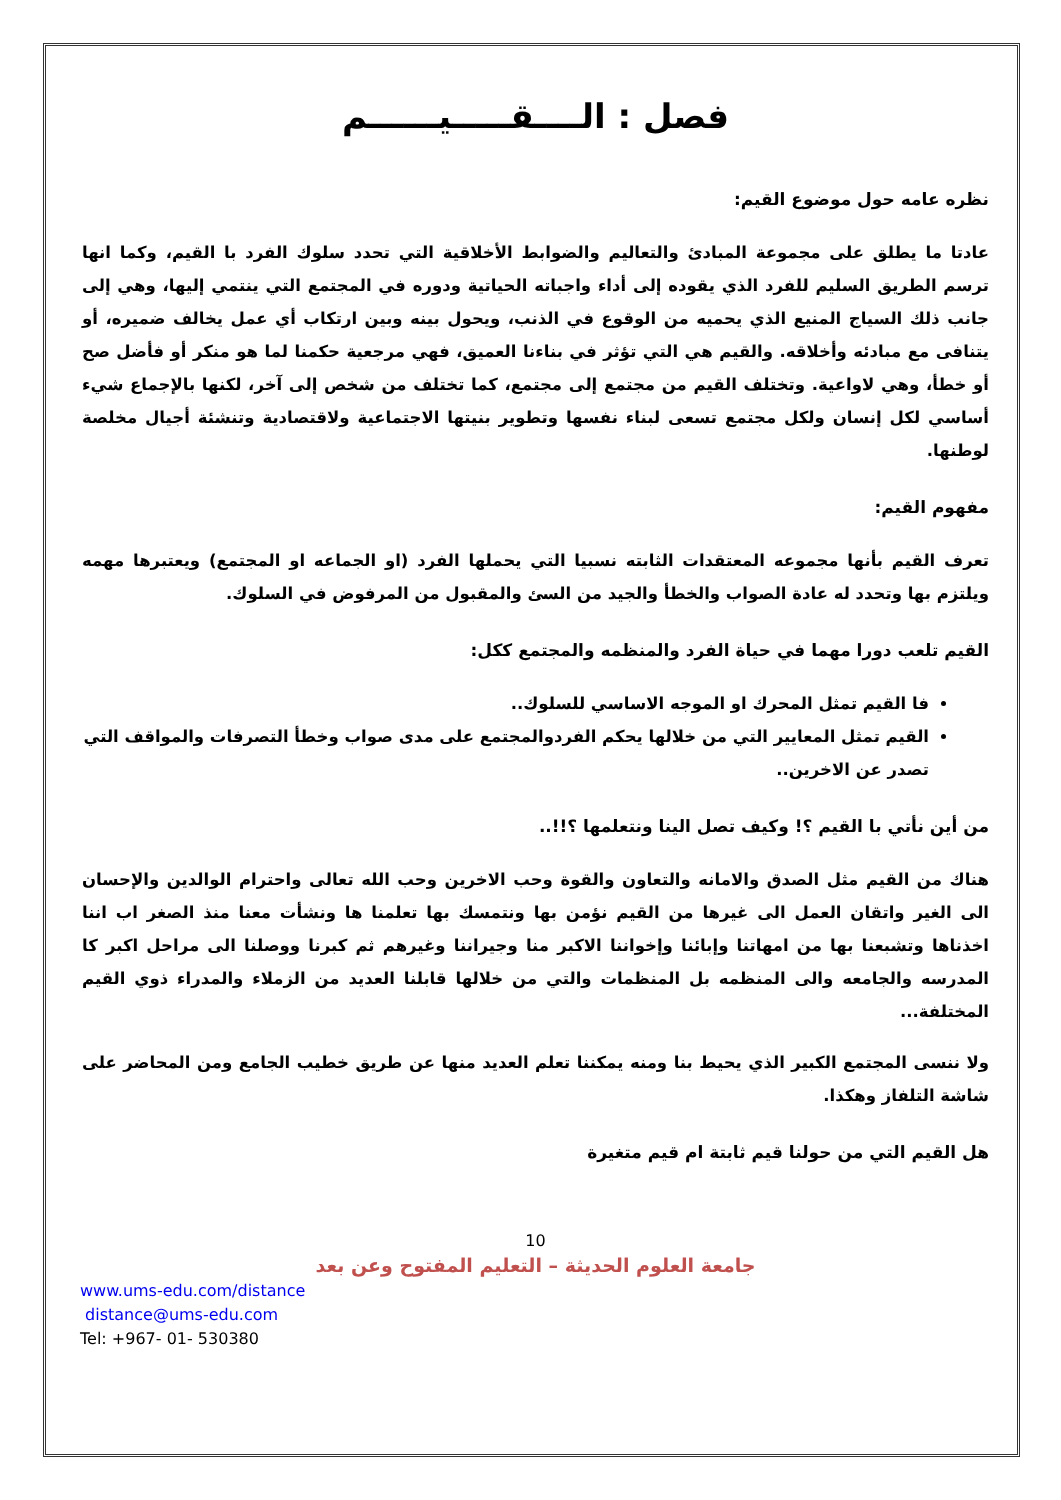فصل : الــــقـــــيــــــم
نظره عامه حول موضوع القيم:
عادتا ما يطلق على مجموعة المبادئ والتعاليم والضوابط الأخلاقية التي تحدد سلوك الفرد با القيم، وكما انها ترسم الطريق السليم للفرد الذي يقوده إلى أداء واجباته الحياتية ودوره في المجتمع التي ينتمي إليها، وهي إلى جانب ذلك السياج المنيع الذي يحميه من الوقوع في الذنب، ويحول بينه وبين ارتكاب أي عمل يخالف ضميره، أو يتنافى مع مبادئه وأخلاقه. والقيم هي التي تؤثر في بناءنا العميق، فهي مرجعية حكمنا لما هو منكر أو فأضل صح أو خطأ، وهي لاواعية. وتختلف القيم من مجتمع إلى مجتمع، كما تختلف من شخص إلى آخر، لكنها بالإجماع شيء أساسي لكل إنسان ولكل مجتمع تسعى لبناء نفسها وتطوير بنيتها الاجتماعية ولاقتصادية وتنشئة أجيال مخلصة لوطنها.
مفهوم القيم:
تعرف القيم بأنها مجموعه المعتقدات الثابته نسبيا التي يحملها الفرد (او الجماعه او المجتمع) ويعتبرها مهمه ويلتزم بها وتحدد له عادة الصواب والخطأ والجيد من السئ والمقبول من المرفوض في السلوك.
القيم تلعب دورا مهما في حياة الفرد والمنظمه والمجتمع ككل:
فا القيم تمثل المحرك او الموجه الاساسي للسلوك..
القيم تمثل المعايير التي من خلالها يحكم الفردوالمجتمع على مدى صواب وخطأ التصرفات والمواقف التي تصدر عن الاخرين..
من أين نأتي با القيم ؟! وكيف تصل الينا ونتعلمها ؟!!..
هناك من القيم مثل الصدق والامانه والتعاون والقوة وحب الاخرين وحب الله تعالى واحترام الوالدين والإحسان الى الغير واتقان العمل الى غيرها من القيم نؤمن بها ونتمسك بها تعلمنا ها ونشأت معنا منذ الصغر اب اننا اخذناها وتشبعنا بها من امهاتنا وإبائنا وإخواننا الاكبر منا وجيراننا وغيرهم ثم كبرنا ووصلنا الى مراحل اكبر كا المدرسه والجامعه والى المنظمه بل المنظمات والتي من خلالها قابلنا العديد من الزملاء والمدراء ذوي القيم المختلفة...
ولا ننسى المجتمع الكبير الذي يحيط بنا ومنه يمكننا تعلم العديد منها عن طريق خطيب الجامع ومن المحاضر على شاشة التلفاز وهكذا.
هل القيم التي من حولنا قيم ثابتة ام قيم متغيرة
10
جامعة العلوم الحديثة – التعليم المفتوح وعن بعد
www.ums-edu.com/distance
distance@ums-edu.com
Tel: +967- 01- 530380